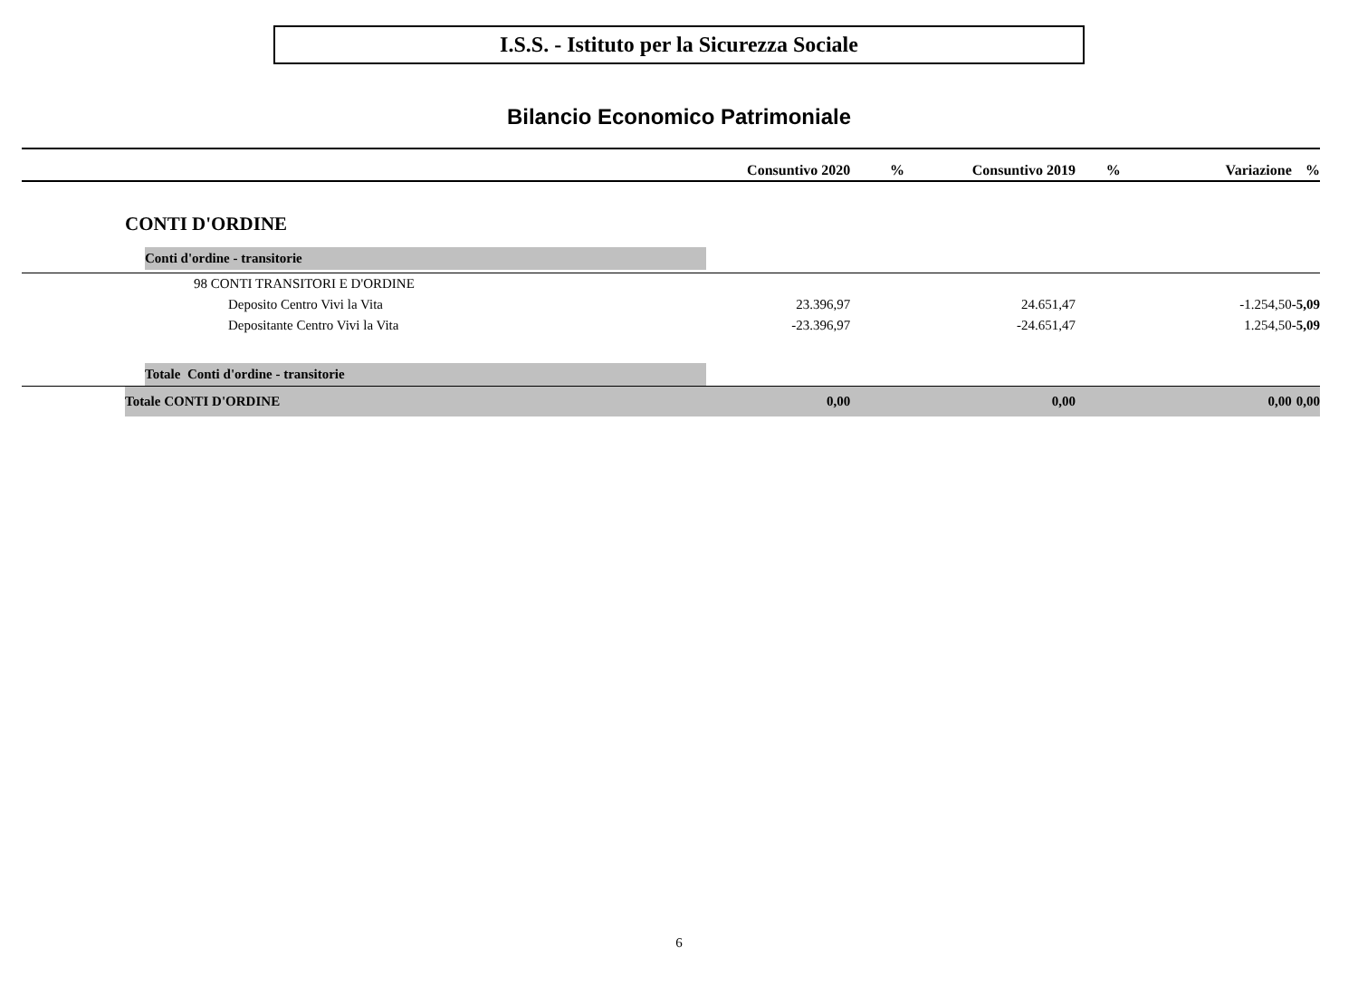I.S.S. - Istituto per la Sicurezza Sociale
Bilancio Economico Patrimoniale
| | Consuntivo 2020 | % | Consuntivo 2019 | % | Variazione | % |
| --- | --- | --- | --- | --- | --- | --- |
| CONTI D'ORDINE | | | | | | |
| Conti d'ordine - transitorie | | | | | | |
| 98 CONTI TRANSITORI E D'ORDINE | | | | | | |
| Deposito Centro Vivi la Vita | 23.396,97 | | 24.651,47 | | -1.254,50 | -5,09 |
| Depositante Centro Vivi la Vita | -23.396,97 | | -24.651,47 | | 1.254,50 | -5,09 |
| Totale Conti d'ordine - transitorie | | | | | | |
| Totale CONTI D'ORDINE | 0,00 | | 0,00 | | 0,00 | 0,00 |
6